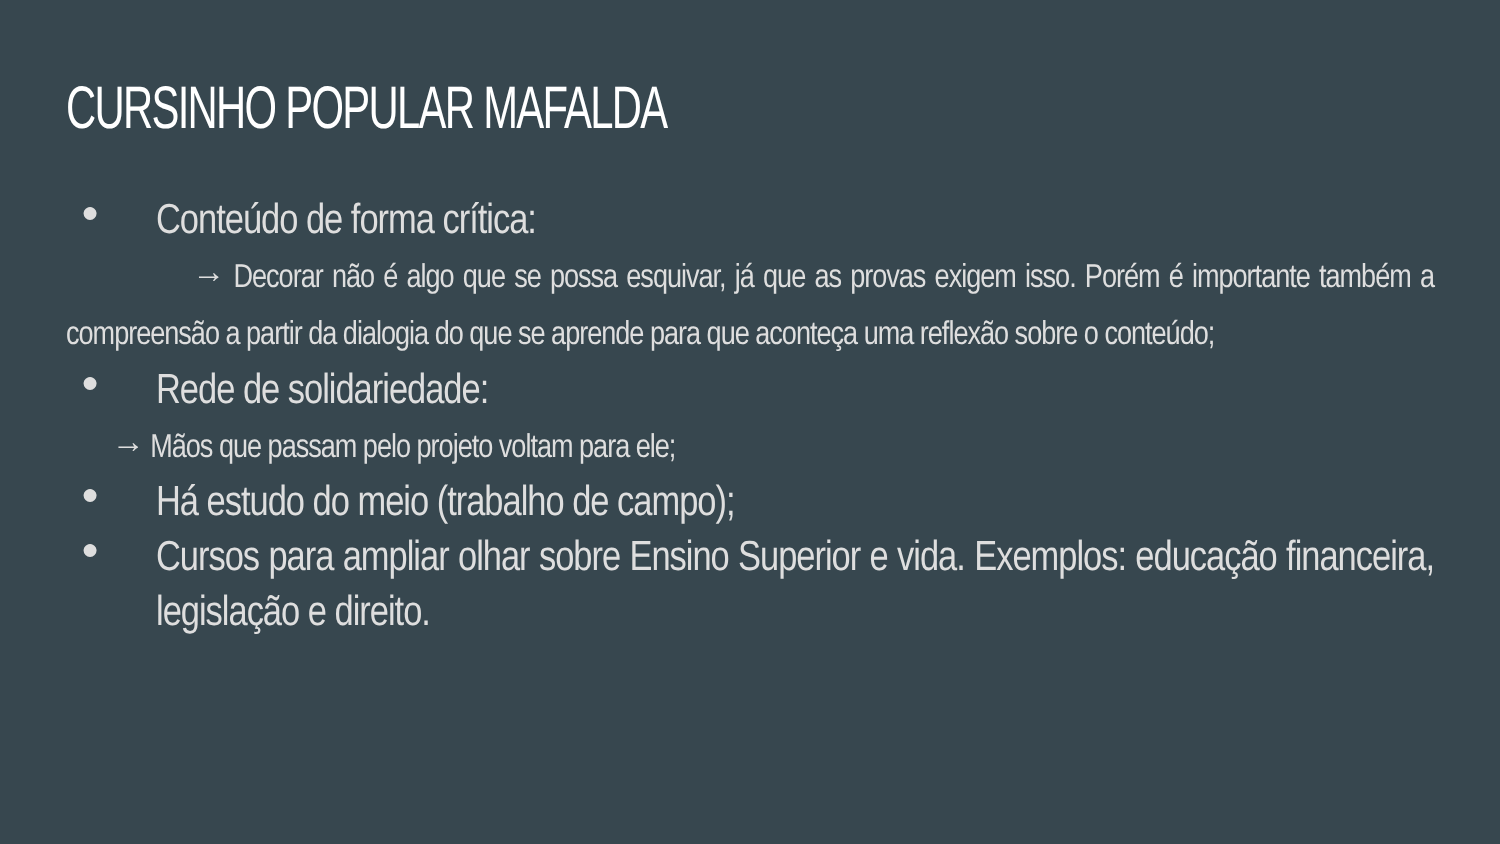CURSINHO POPULAR MAFALDA
● Conteúdo de forma crítica:
→ Decorar não é algo que se possa esquivar, já que as provas exigem isso. Porém é importante também a compreensão a partir da dialogia do que se aprende para que aconteça uma reflexão sobre o conteúdo;
● Rede de solidariedade:
→ Mãos que passam pelo projeto voltam para ele;
● Há estudo do meio (trabalho de campo);
● Cursos para ampliar olhar sobre Ensino Superior e vida. Exemplos: educação financeira, legislação e direito.